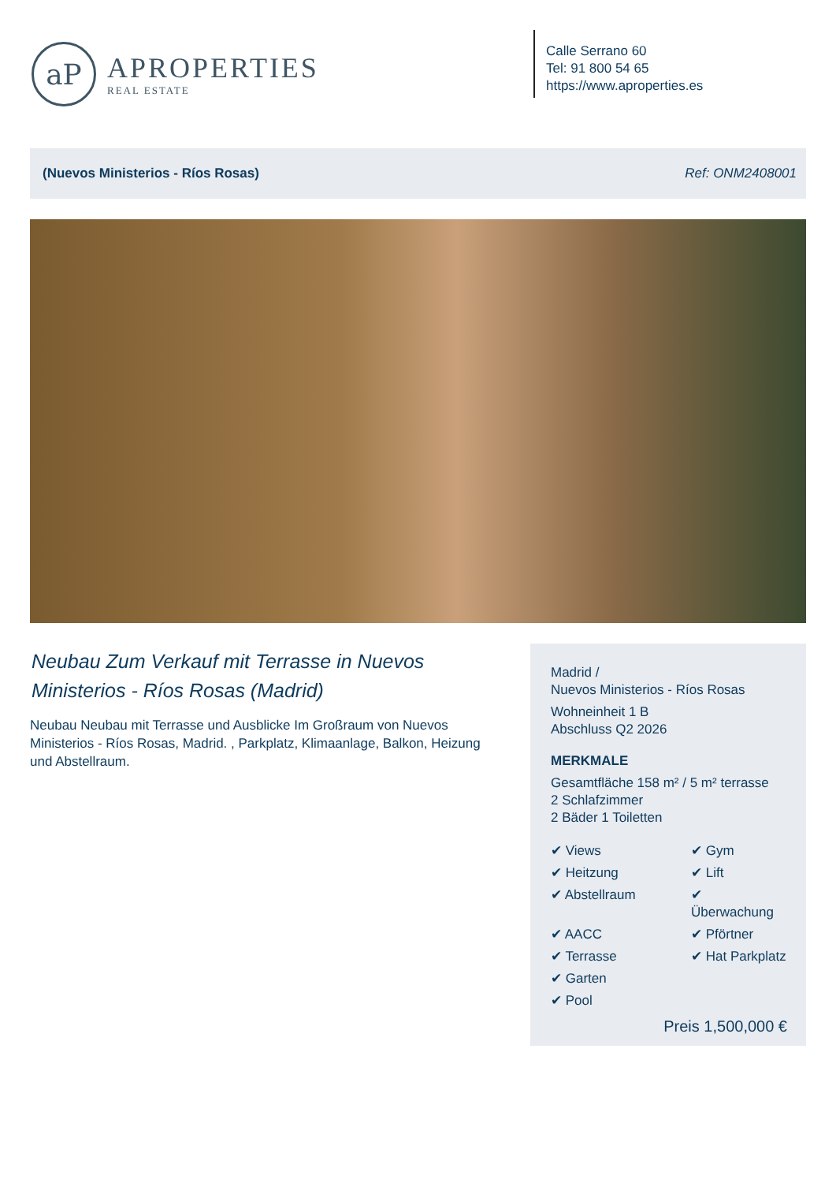aP
APROPERTIES
REAL ESTATE
Calle Serrano 60
Tel: 91 800 54 65
https://www.aproperties.es
(Nuevos Ministerios - Ríos Rosas) Ref: ONM2408001
Neubau Zum Verkauf mit Terrasse in Nuevos Ministerios - Ríos Rosas (Madrid)
Neubau Neubau mit Terrasse und Ausblicke Im Großraum von Nuevos Ministerios - Ríos Rosas, Madrid. , Parkplatz, Klimaanlage, Balkon, Heizung und Abstellraum.
Madrid /
Nuevos Ministerios - Ríos Rosas
Wohneinheit 1 B
Abschluss Q2 2026
MERKMALE
Gesamtfläche 158 m² / 5 m² terrasse
2 Schlafzimmer
2 Bäder 1 Toiletten
✔ Views
✔ Gym
✔ Heitzung
✔ Lift
✔ Abstellraum
✔ Überwachung
✔ AACC
✔ Pförtner
✔ Terrasse
✔ Hat Parkplatz
✔ Garten
✔ Pool
Preis 1,500,000 €